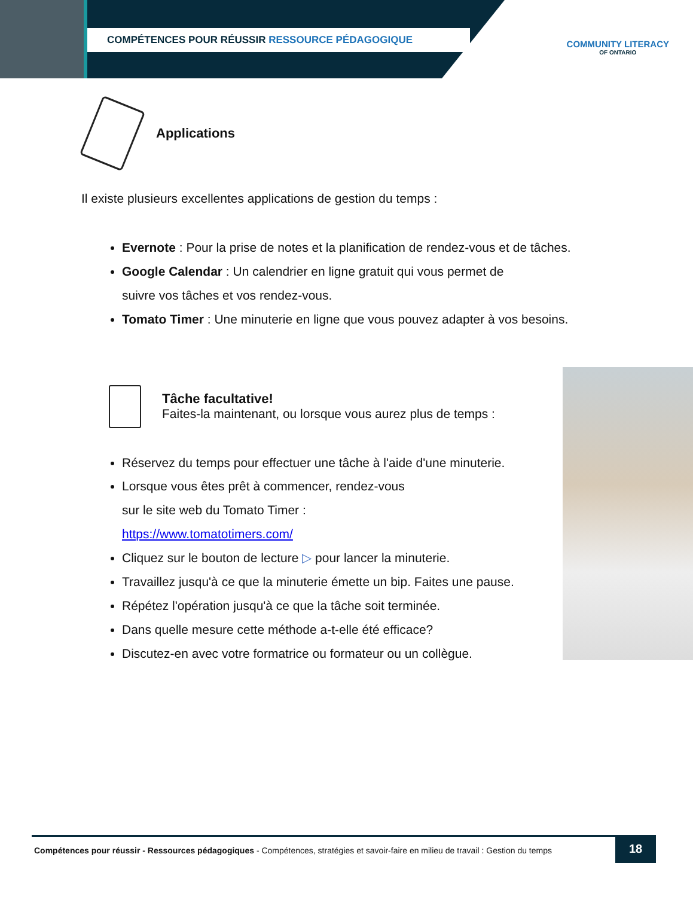COMPÉTENCES POUR RÉUSSIR RESSOURCE PÉDAGOGIQUE
COMMUNITY LITERACY
OF ONTARIO
Applications
Il existe plusieurs excellentes applications de gestion du temps :
Evernote : Pour la prise de notes et la planification de rendez-vous et de tâches.
Google Calendar : Un calendrier en ligne gratuit qui vous permet de
suivre vos tâches et vos rendez-vous.
Tomato Timer : Une minuterie en ligne que vous pouvez adapter à vos besoins.
Tâche facultative!
Faites-la maintenant, ou lorsque vous aurez plus de temps :
Réservez du temps pour effectuer une tâche à l'aide d'une minuterie.
Lorsque vous êtes prêt à commencer, rendez-vous
sur le site web du Tomato Timer :
https://www.tomatotimers.com/
Cliquez sur le bouton de lecture ▷ pour lancer la minuterie.
Travaillez jusqu'à ce que la minuterie émette un bip. Faites une pause.
Répétez l'opération jusqu'à ce que la tâche soit terminée.
Dans quelle mesure cette méthode a-t-elle été efficace?
Discutez-en avec votre formatrice ou formateur ou un collègue.
Compétences pour réussir - Ressources pédagogiques - Compétences, stratégies et savoir-faire en milieu de travail : Gestion du temps
18